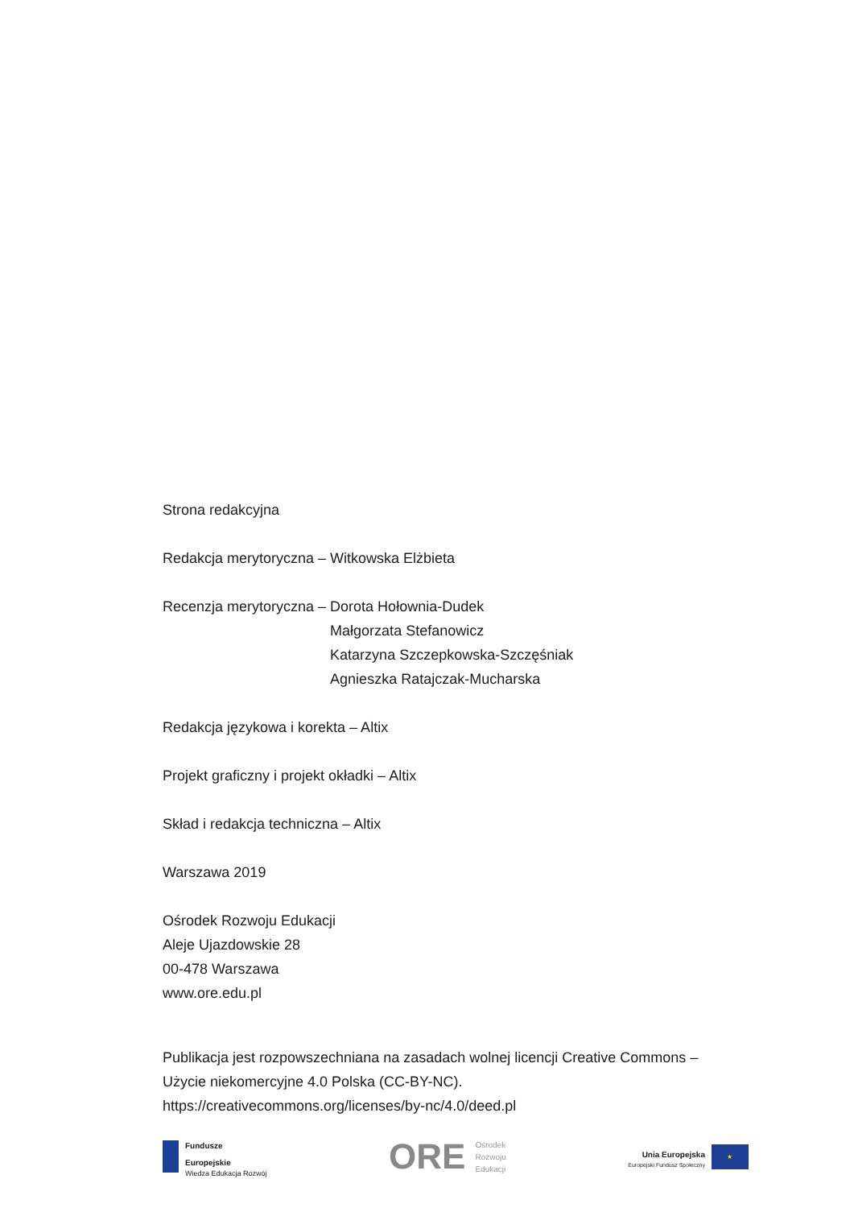Strona redakcyjna
Redakcja merytoryczna – Witkowska Elżbieta
Recenzja merytoryczna – Dorota Hołownia-Dudek
Małgorzata Stefanowicz
Katarzyna Szczepkowska-Szczęśniak
Agnieszka Ratajczak-Mucharska
Redakcja językowa i korekta – Altix
Projekt graficzny i projekt okładki – Altix
Skład i redakcja techniczna – Altix
Warszawa 2019
Ośrodek Rozwoju Edukacji
Aleje Ujazdowskie 28
00-478 Warszawa
www.ore.edu.pl
Publikacja jest rozpowszechniana na zasadach wolnej licencji Creative Commons – Użycie niekomercyjne 4.0 Polska (CC-BY-NC).
https://creativecommons.org/licenses/by-nc/4.0/deed.pl
Fundusze
Europejskie
Wiedza Edukacja Rozwój
ORE Ośrodek
Rozwoju
Edukacji
Unia Europejska
Europejski Fundusz Społeczny
★